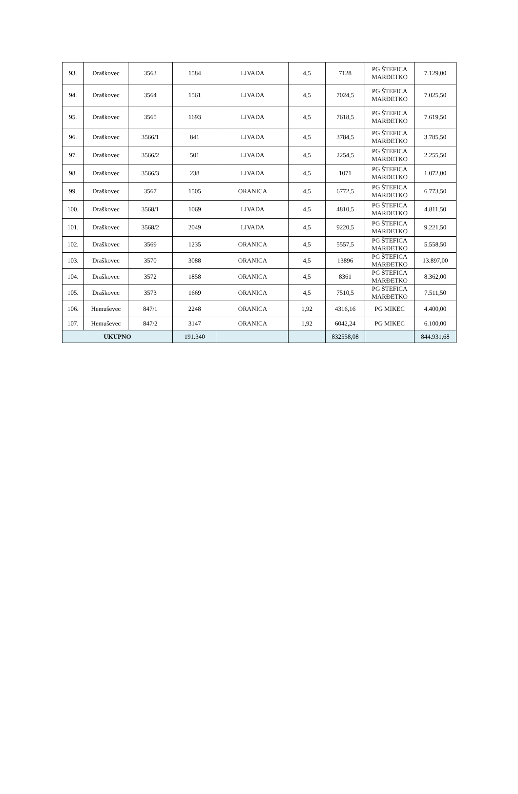| 93. | Draškovec | 3563 | 1584 | LIVADA | 4,5 | 7128 | PG ŠTEFICA MARĐETKO | 7.129,00 |
| 94. | Draškovec | 3564 | 1561 | LIVADA | 4,5 | 7024,5 | PG ŠTEFICA MARĐETKO | 7.025,50 |
| 95. | Draškovec | 3565 | 1693 | LIVADA | 4,5 | 7618,5 | PG ŠTEFICA MARĐETKO | 7.619,50 |
| 96. | Draškovec | 3566/1 | 841 | LIVADA | 4,5 | 3784,5 | PG ŠTEFICA MARĐETKO | 3.785,50 |
| 97. | Draškovec | 3566/2 | 501 | LIVADA | 4,5 | 2254,5 | PG ŠTEFICA MARĐETKO | 2.255,50 |
| 98. | Draškovec | 3566/3 | 238 | LIVADA | 4,5 | 1071 | PG ŠTEFICA MARĐETKO | 1.072,00 |
| 99. | Draškovec | 3567 | 1505 | ORANICA | 4,5 | 6772,5 | PG ŠTEFICA MARĐETKO | 6.773,50 |
| 100. | Draškovec | 3568/1 | 1069 | LIVADA | 4,5 | 4810,5 | PG ŠTEFICA MARĐETKO | 4.811,50 |
| 101. | Draškovec | 3568/2 | 2049 | LIVADA | 4,5 | 9220,5 | PG ŠTEFICA MARĐETKO | 9.221,50 |
| 102. | Draškovec | 3569 | 1235 | ORANICA | 4,5 | 5557,5 | PG ŠTEFICA MARĐETKO | 5.558,50 |
| 103. | Draškovec | 3570 | 3088 | ORANICA | 4,5 | 13896 | PG ŠTEFICA MARĐETKO | 13.897,00 |
| 104. | Draškovec | 3572 | 1858 | ORANICA | 4,5 | 8361 | PG ŠTEFICA MARĐETKO | 8.362,00 |
| 105. | Draškovec | 3573 | 1669 | ORANICA | 4,5 | 7510,5 | PG ŠTEFICA MARĐETKO | 7.511,50 |
| 106. | Hemuševec | 847/1 | 2248 | ORANICA | 1,92 | 4316,16 | PG MIKEC | 4.400,00 |
| 107. | Hemuševec | 847/2 | 3147 | ORANICA | 1,92 | 6042,24 | PG MIKEC | 6.100,00 |
| UKUPNO | | | 191.340 | | | 832558,08 | | 844.931,68 |